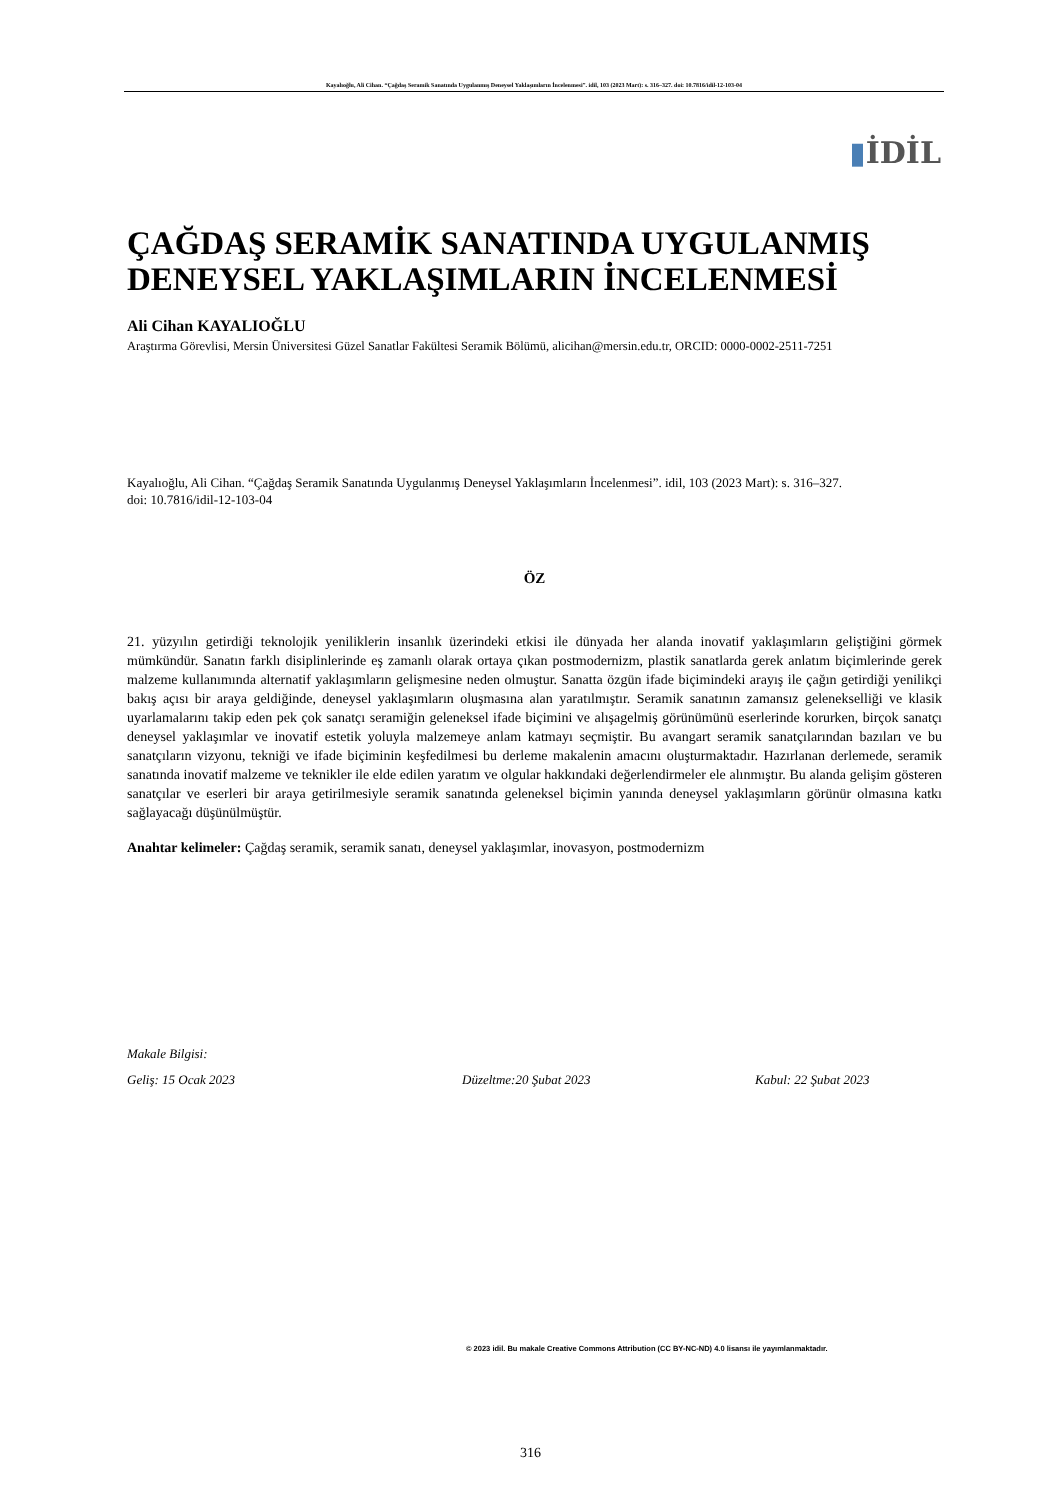Kayalıoğlu, Ali Cihan. “Çağdaş Seramik Sanatında Uygulanmış Deneysel Yaklaşımların İncelenmesi”. idil, 103 (2023 Mart): s. 316–327. doi: 10.7816/idil-12-103-04
▮İDİL
ÇAĞDAŞ SERAMİK SANATINDA UYGULANMIŞ DENEYSEL YAKLAŞIMLARIN İNCELENMESİ
Ali Cihan KAYALIOĞLU
Araştırma Görevlisi, Mersin Üniversitesi Güzel Sanatlar Fakültesi Seramik Bölümü, alicihan@mersin.edu.tr, ORCID: 0000-0002-2511-7251
Kayalıoğlu, Ali Cihan. “Çağdaş Seramik Sanatında Uygulanmış Deneysel Yaklaşımların İncelenmesi”. idil, 103 (2023 Mart): s. 316–327.
doi: 10.7816/idil-12-103-04
ÖZ
21. yüzyılın getirdiği teknolojik yeniliklerin insanlık üzerindeki etkisi ile dünyada her alanda inovatif yaklaşımların geliştiğini görmek mümkündür. Sanatın farklı disiplinlerinde eş zamanlı olarak ortaya çıkan postmodernizm, plastik sanatlarda gerek anlatım biçimlerinde gerek malzeme kullanımında alternatif yaklaşımların gelişmesine neden olmuştur. Sanatta özgün ifade biçimindeki arayış ile çağın getirdiği yenilikçi bakış açısı bir araya geldiğinde, deneysel yaklaşımların oluşmasına alan yaratılmıştır. Seramik sanatının zamansız gelenekselliği ve klasik uyarlamalarını takip eden pek çok sanatçı seramiğin geleneksel ifade biçimini ve alışagelmiş görünümünü eserlerinde korurken, birçok sanatçı deneysel yaklaşımlar ve inovatif estetik yoluyla malzemeye anlam katmayı seçmiştir. Bu avangart seramik sanatçılarından bazıları ve bu sanatçıların vizyonu, tekniği ve ifade biçiminin keşfedilmesi bu derleme makalenin amacını oluşturmaktadır. Hazırlanan derlemede, seramik sanatında inovatif malzeme ve teknikler ile elde edilen yaratım ve olgular hakkındaki değerlendirmeler ele alınmıştır. Bu alanda gelişim gösteren sanatçılar ve eserleri bir araya getirilmesiyle seramik sanatında geleneksel biçimin yanında deneysel yaklaşımların görünür olmasına katkı sağlayacağı düşünülmüştür.
Anahtar kelimeler: Çağdaş seramik, seramik sanatı, deneysel yaklaşımlar, inovasyon, postmodernizm
Makale Bilgisi:
Geliş: 15 Ocak 2023 Düzeltme:20 Şubat 2023 Kabul: 22 Şubat 2023
© 2023 idil. Bu makale Creative Commons Attribution (CC BY-NC-ND) 4.0 lisansı ile yayımlanmaktadır.
316